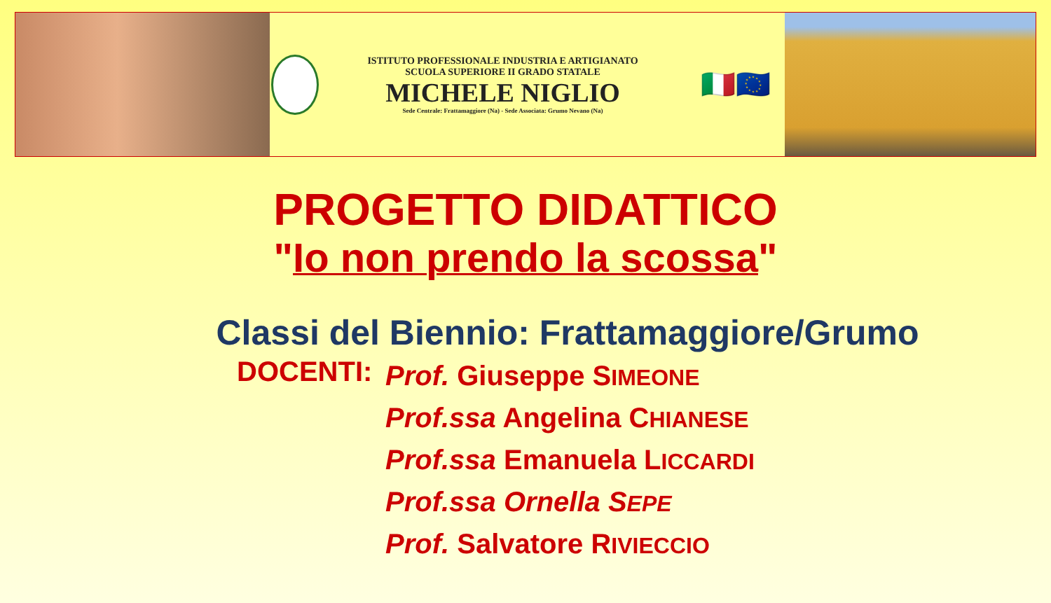ISTITUTO PROFESSIONALE INDUSTRIA E ARTIGIANATO
SCUOLA SUPERIORE II GRADO STATALE
MICHELE NIGLIO
Sede Centrale: Frattamaggiore (Na) - Sede Associata: Grumo Nevano (Na)
🇮🇹🇪🇺
PROGETTO DIDATTICO
"Io non prendo la scossa"
Classi del Biennio: Frattamaggiore/Grumo
DOCENTI:
Prof. Giuseppe SIMEONE
Prof.ssa Angelina CHIANESE
Prof.ssa Emanuela LICCARDI
Prof.ssa Ornella SEPE
Prof. Salvatore RIVIECCIO